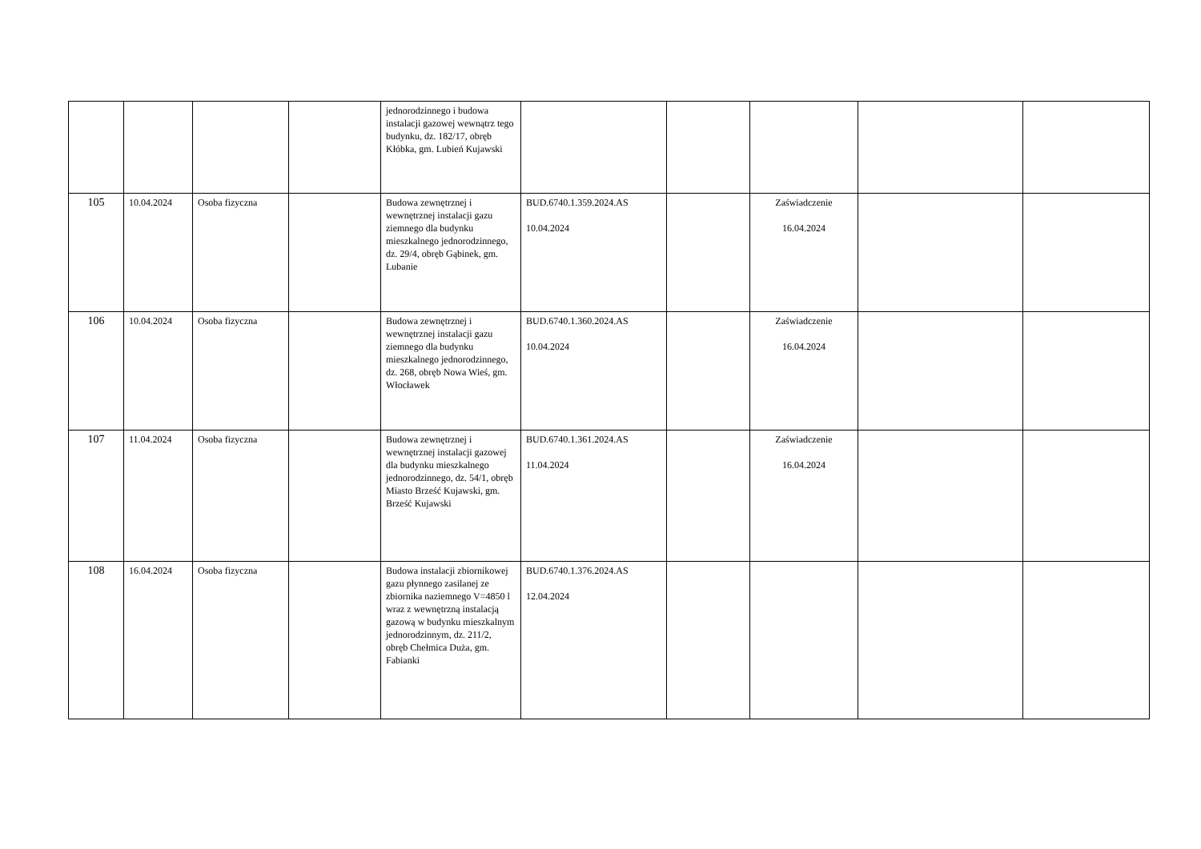| | | | | jednorodzinnego i budowa instalacji gazowej wewnątrz tego budynku, dz. 182/17, obręb Kłóbka, gm. Lubień Kujawski | | | | | |
| 105 | 10.04.2024 | Osoba fizyczna | | Budowa zewnętrznej i wewnętrznej instalacji gazu ziemnego dla budynku mieszkalnego jednorodzinnego, dz. 29/4, obręb Gąbinek, gm. Lubanie | BUD.6740.1.359.2024.AS 10.04.2024 | | Zaświadczenie 16.04.2024 | | |
| 106 | 10.04.2024 | Osoba fizyczna | | Budowa zewnętrznej i wewnętrznej instalacji gazu ziemnego dla budynku mieszkalnego jednorodzinnego, dz. 268, obręb Nowa Wieś, gm. Włocławek | BUD.6740.1.360.2024.AS 10.04.2024 | | Zaświadczenie 16.04.2024 | | |
| 107 | 11.04.2024 | Osoba fizyczna | | Budowa zewnętrznej i wewnętrznej instalacji gazowej dla budynku mieszkalnego jednorodzinnego, dz. 54/1, obręb Miasto Brześć Kujawski, gm. Brześć Kujawski | BUD.6740.1.361.2024.AS 11.04.2024 | | Zaświadczenie 16.04.2024 | | |
| 108 | 16.04.2024 | Osoba fizyczna | | Budowa instalacji zbiornikowej gazu płynnego zasilanej ze zbiornika naziemnego V=4850 l wraz z wewnętrzną instalacją gazową w budynku mieszkalnym jednorodzinnym, dz. 211/2, obręb Chełmica Duża, gm. Fabianki | BUD.6740.1.376.2024.AS 12.04.2024 | | | | |